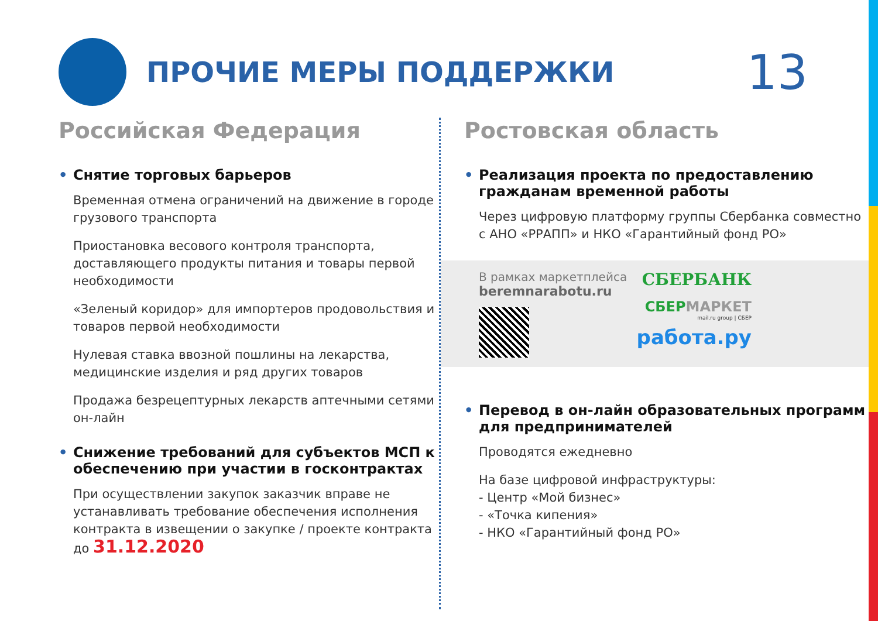ПРОЧИЕ МЕРЫ ПОДДЕРЖКИ
13
Российская Федерация
• Снятие торговых барьеров
Временная отмена ограничений на движение в городе грузового транспорта
Приостановка весового контроля транспорта, доставляющего продукты питания и товары первой необходимости
«Зеленый коридор» для импортеров продовольствия и товаров первой необходимости
Нулевая ставка ввозной пошлины на лекарства, медицинские изделия и ряд других товаров
Продажа безрецептурных лекарств аптечными сетями он-лайн
• Снижение требований для субъектов МСП к обеспечению при участии в госконтрактах
При осуществлении закупок заказчик вправе не устанавливать требование обеспечения исполнения контракта в извещении о закупке / проекте контракта до 31.12.2020
Ростовская область
• Реализация проекта по предоставлению гражданам временной работы
Через цифровую платформу группы Сбербанка совместно с АНО «РРАПП» и НКО «Гарантийный фонд РО»
В рамках маркетплейса
beremnarabotu.ru
СБЕРБАНК
СБЕР МАРКЕТ
mail.ru group | СБЕР
работа.ру
• Перевод в он-лайн образовательных программ для предпринимателей
Проводятся ежедневно
На базе цифровой инфраструктуры:
- Центр «Мой бизнес»
- «Точка кипения»
- НКО «Гарантийный фонд РО»